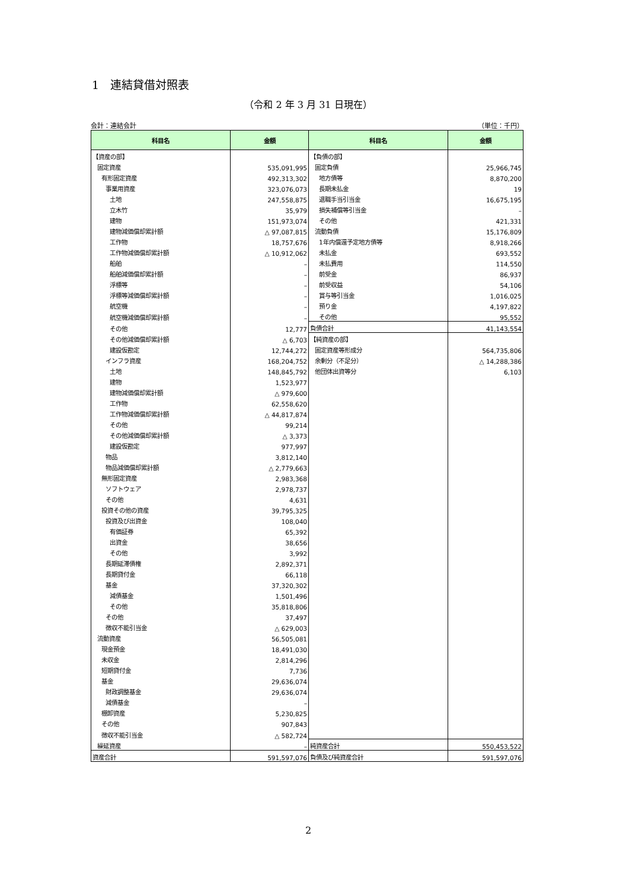1　連結貸借対照表
（令和 2 年 3 月 31 日現在）
会計：連結会計 （単位：千円）
| 科目名 | 金額 | 科目名 | 金額 |
| --- | --- | --- | --- |
| 【資産の部】 | | 【負債の部】 | |
| 固定資産 | 535,091,995 | 固定負債 | 25,966,745 |
| 有形固定資産 | 492,313,302 | 地方債等 | 8,870,200 |
| 事業用資産 | 323,076,073 | 長期未払金 | 19 |
| 土地 | 247,558,875 | 退職手当引当金 | 16,675,195 |
| 立木竹 | 35,979 | 損失補償等引当金 | – |
| 建物 | 151,973,074 | その他 | 421,331 |
| 建物減価償却累計額 | △ 97,087,815 | 流動負債 | 15,176,809 |
| 工作物 | 18,757,676 | 1年内償還予定地方債等 | 8,918,266 |
| 工作物減価償却累計額 | △ 10,912,062 | 未払金 | 693,552 |
| 船舶 | – | 未払費用 | 114,550 |
| 船舶減価償却累計額 | – | 前受金 | 86,937 |
| 浮標等 | – | 前受収益 | 54,106 |
| 浮標等減価償却累計額 | – | 賞与等引当金 | 1,016,025 |
| 航空機 | – | 預り金 | 4,197,822 |
| 航空機減価償却累計額 | – | その他 | 95,552 |
| その他 | 12,777 | 負債合計 | 41,143,554 |
| その他減価償却累計額 | △ 6,703 | 【純資産の部】 | |
| 建設仮勘定 | 12,744,272 | 固定資産等形成分 | 564,735,806 |
| インフラ資産 | 168,204,752 | 余剰分（不足分） | △ 14,288,386 |
| 土地 | 148,845,792 | 他団体出資等分 | 6,103 |
| 建物 | 1,523,977 | | |
| 建物減価償却累計額 | △ 979,600 | | |
| 工作物 | 62,558,620 | | |
| 工作物減価償却累計額 | △ 44,817,874 | | |
| その他 | 99,214 | | |
| その他減価償却累計額 | △ 3,373 | | |
| 建設仮勘定 | 977,997 | | |
| 物品 | 3,812,140 | | |
| 物品減価償却累計額 | △ 2,779,663 | | |
| 無形固定資産 | 2,983,368 | | |
| ソフトウェア | 2,978,737 | | |
| その他 | 4,631 | | |
| 投資その他の資産 | 39,795,325 | | |
| 投資及び出資金 | 108,040 | | |
| 有価証券 | 65,392 | | |
| 出資金 | 38,656 | | |
| その他 | 3,992 | | |
| 長期延滞債権 | 2,892,371 | | |
| 長期貸付金 | 66,118 | | |
| 基金 | 37,320,302 | | |
| 減債基金 | 1,501,496 | | |
| その他 | 35,818,806 | | |
| その他 | 37,497 | | |
| 徴収不能引当金 | △ 629,003 | | |
| 流動資産 | 56,505,081 | | |
| 現金預金 | 18,491,030 | | |
| 未収金 | 2,814,296 | | |
| 短期貸付金 | 7,736 | | |
| 基金 | 29,636,074 | | |
| 財政調整基金 | 29,636,074 | | |
| 減債基金 | – | | |
| 棚卸資産 | 5,230,825 | | |
| その他 | 907,843 | | |
| 徴収不能引当金 | △ 582,724 | | |
| 繰延資産 | – | 純資産合計 | 550,453,522 |
| 資産合計 | 591,597,076 | 負債及び純資産合計 | 591,597,076 |
2